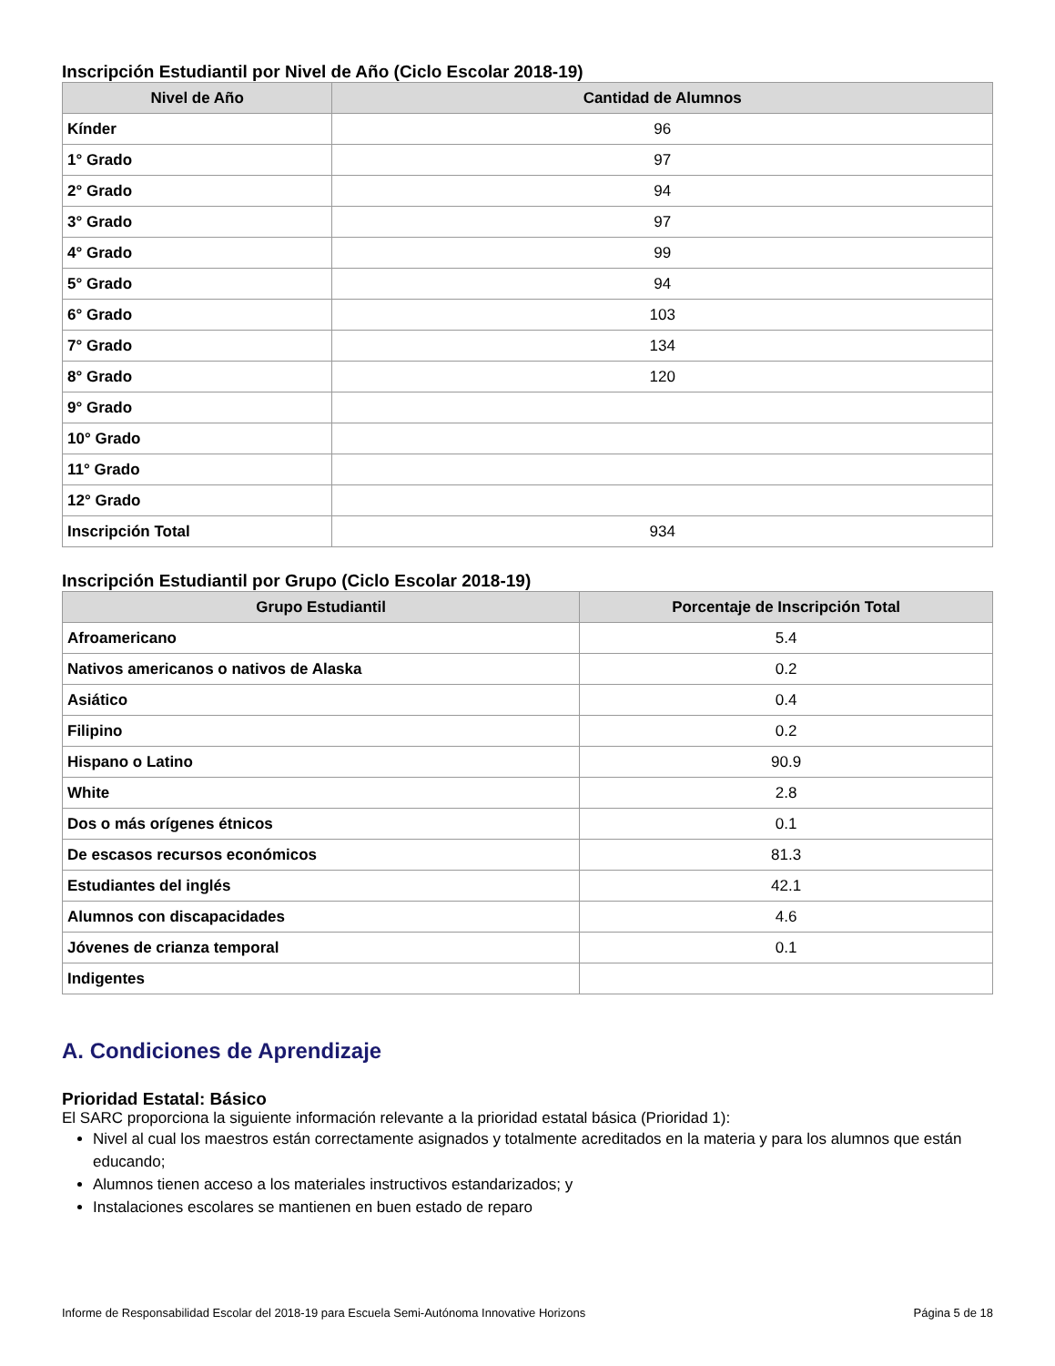Inscripción Estudiantil por Nivel de Año (Ciclo Escolar 2018-19)
| Nivel de Año | Cantidad de Alumnos |
| --- | --- |
| Kínder | 96 |
| 1° Grado | 97 |
| 2° Grado | 94 |
| 3° Grado | 97 |
| 4° Grado | 99 |
| 5° Grado | 94 |
| 6° Grado | 103 |
| 7° Grado | 134 |
| 8° Grado | 120 |
| 9° Grado | |
| 10° Grado | |
| 11° Grado | |
| 12° Grado | |
| Inscripción Total | 934 |
Inscripción Estudiantil por Grupo (Ciclo Escolar 2018-19)
| Grupo Estudiantil | Porcentaje de Inscripción Total |
| --- | --- |
| Afroamericano | 5.4 |
| Nativos americanos o nativos de Alaska | 0.2 |
| Asiático | 0.4 |
| Filipino | 0.2 |
| Hispano o Latino | 90.9 |
| White | 2.8 |
| Dos o más orígenes étnicos | 0.1 |
| De escasos recursos económicos | 81.3 |
| Estudiantes del inglés | 42.1 |
| Alumnos con discapacidades | 4.6 |
| Jóvenes de crianza temporal | 0.1 |
| Indigentes | |
A. Condiciones de Aprendizaje
Prioridad Estatal: Básico
El SARC proporciona la siguiente información relevante a la prioridad estatal básica (Prioridad 1):
Nivel al cual los maestros están correctamente asignados y totalmente acreditados en la materia y para los alumnos que están educando;
Alumnos tienen acceso a los materiales instructivos estandarizados; y
Instalaciones escolares se mantienen en buen estado de reparo
Informe de Responsabilidad Escolar del 2018-19 para Escuela Semi-Autónoma Innovative Horizons Página 5 de 18